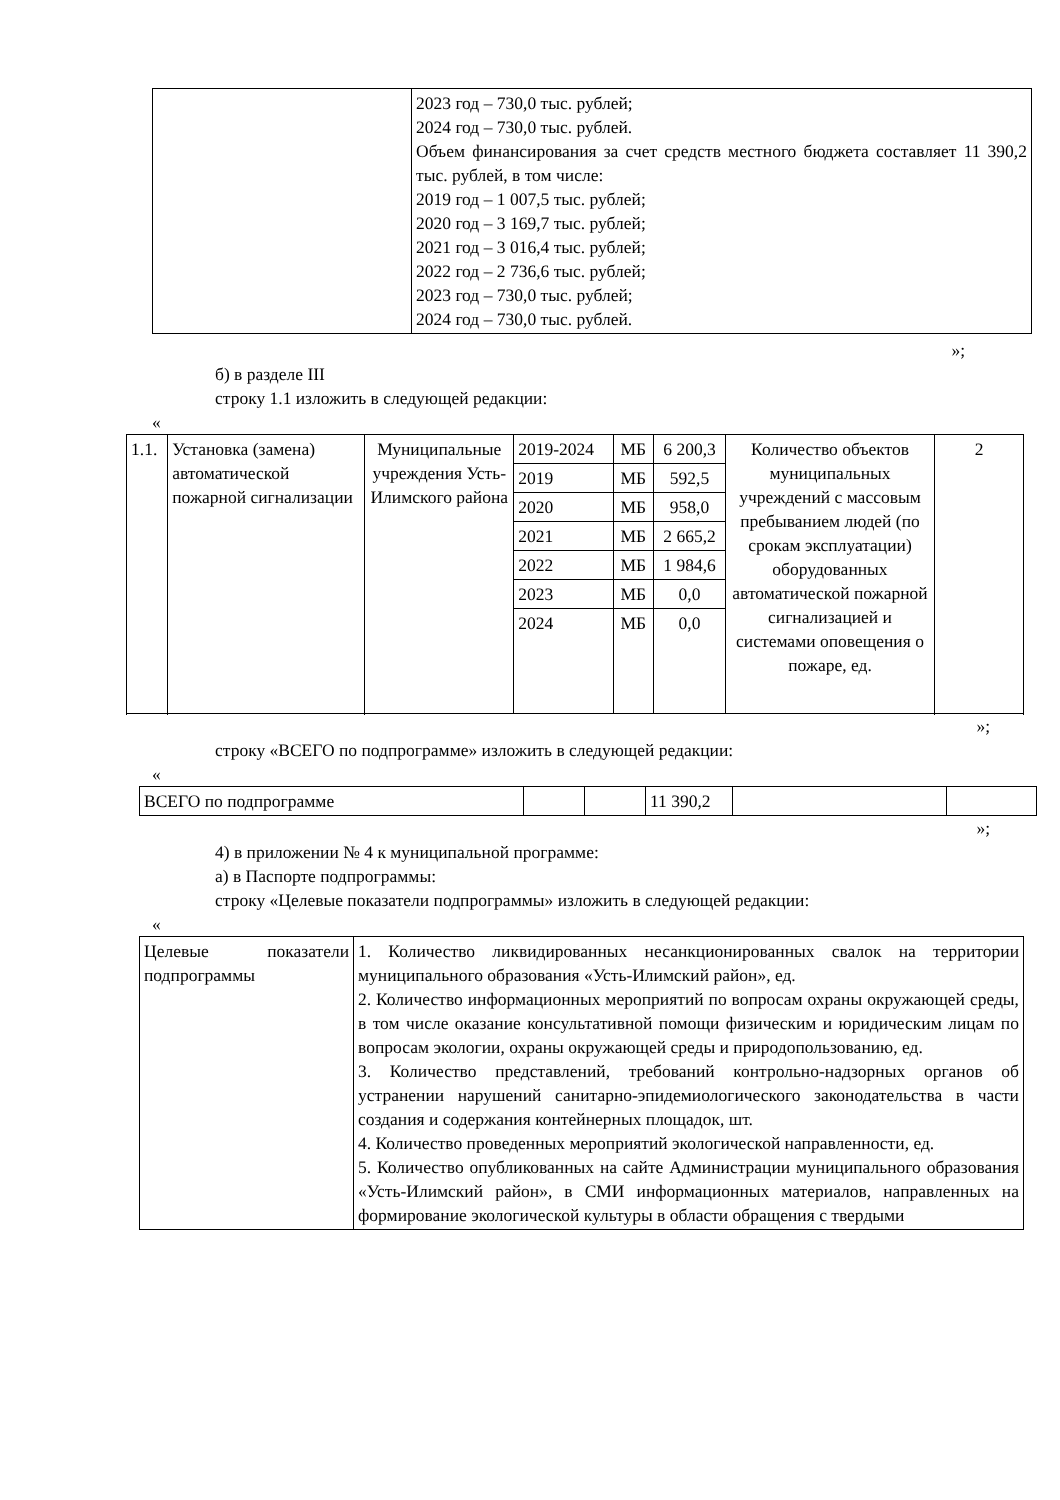| | 2023 год – 730,0 тыс. рублей; 2024 год – 730,0 тыс. рублей. Объем финансирования за счет средств местного бюджета составляет 11 390,2 тыс. рублей, в том числе: 2019 год – 1 007,5 тыс. рублей; 2020 год – 3 169,7 тыс. рублей; 2021 год – 3 016,4 тыс. рублей; 2022 год – 2 736,6 тыс. рублей; 2023 год – 730,0 тыс. рублей; 2024 год – 730,0 тыс. рублей. |
»;
б) в разделе III
строку 1.1 изложить в следующей редакции:
«
| 1.1. | Установка (замена) автоматической пожарной сигнализации | Муниципальные учреждения Усть-Илимского района | 2019-2024 | МБ | 6 200,3 | Количество объектов муниципальных учреждений с массовым пребыванием людей (по срокам эксплуатации) оборудованных автоматической пожарной сигнализацией и системами оповещения о пожаре, ед. | 2 |
| | | | 2019 | МБ | 592,5 | | |
| | | | 2020 | МБ | 958,0 | | |
| | | | 2021 | МБ | 2 665,2 | | |
| | | | 2022 | МБ | 1 984,6 | | |
| | | | 2023 | МБ | 0,0 | | |
| | | | 2024 | МБ | 0,0 | | |
»;
строку «ВСЕГО по подпрограмме» изложить в следующей редакции:
«
| ВСЕГО по подпрограмме | | | 11 390,2 | | |
»;
4) в приложении № 4 к муниципальной программе:
а) в Паспорте подпрограммы:
строку «Целевые показатели подпрограммы» изложить в следующей редакции:
«
| Целевые показатели подпрограммы | 1. Количество ликвидированных несанкционированных свалок на территории муниципального образования «Усть-Илимский район», ед. 2. Количество информационных мероприятий по вопросам охраны окружающей среды, в том числе оказание консультативной помощи физическим и юридическим лицам по вопросам экологии, охраны окружающей среды и природопользованию, ед. 3. Количество представлений, требований контрольно-надзорных органов об устранении нарушений санитарно-эпидемиологического законодательства в части создания и содержания контейнерных площадок, шт. 4. Количество проведенных мероприятий экологической направленности, ед. 5. Количество опубликованных на сайте Администрации муниципального образования «Усть-Илимский район», в СМИ информационных материалов, направленных на формирование экологической культуры в области обращения с твердыми |